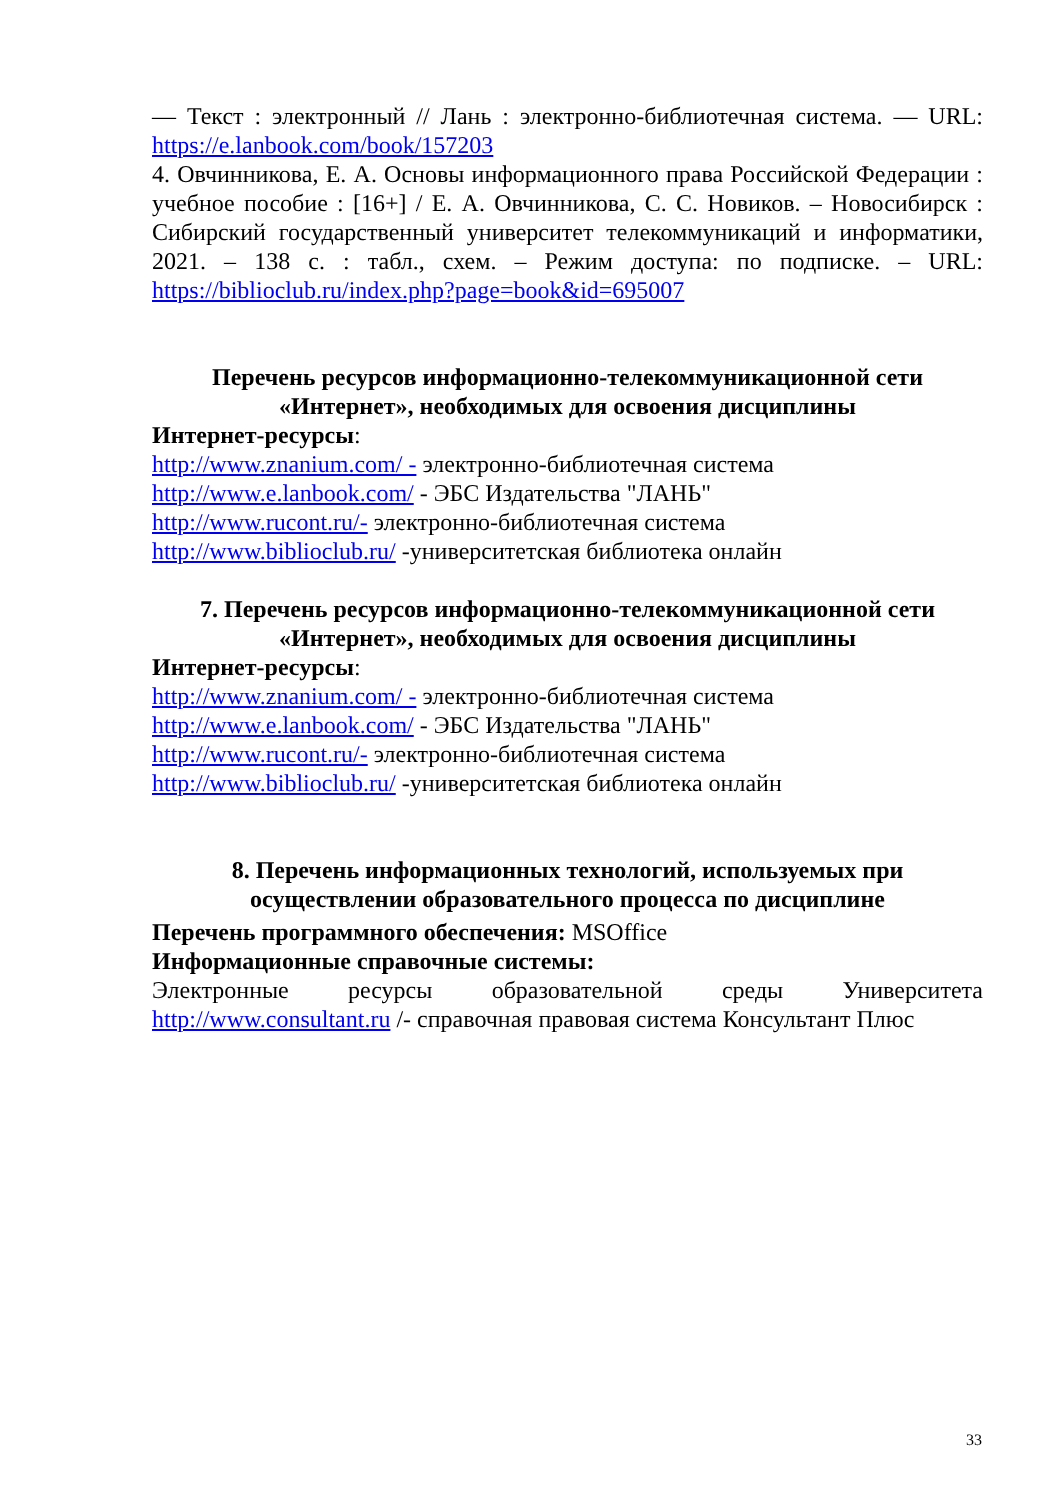— Текст : электронный // Лань : электронно-библиотечная система. — URL: https://e.lanbook.com/book/157203
4. Овчинникова, Е. А. Основы информационного права Российской Федерации : учебное пособие : [16+] / Е. А. Овчинникова, С. С. Новиков. – Новосибирск : Сибирский государственный университет телекоммуникаций и информатики, 2021. – 138 с. : табл., схем. – Режим доступа: по подписке. – URL: https://biblioclub.ru/index.php?page=book&id=695007
Перечень ресурсов информационно-телекоммуникационной сети «Интернет», необходимых для освоения дисциплины
Интернет-ресурсы:
http://www.znanium.com/ - электронно-библиотечная система
http://www.e.lanbook.com/ - ЭБС Издательства "ЛАНЬ"
http://www.rucont.ru/- электронно-библиотечная система
http://www.biblioclub.ru/ -университетская библиотека онлайн
7. Перечень ресурсов информационно-телекоммуникационной сети «Интернет», необходимых для освоения дисциплины
Интернет-ресурсы:
http://www.znanium.com/ - электронно-библиотечная система
http://www.e.lanbook.com/ - ЭБС Издательства "ЛАНЬ"
http://www.rucont.ru/- электронно-библиотечная система
http://www.biblioclub.ru/ -университетская библиотека онлайн
8. Перечень информационных технологий, используемых при осуществлении образовательного процесса по дисциплине
Перечень программного обеспечения: MSOffice
Информационные справочные системы:
Электронные ресурсы образовательной среды Университета
http://www.consultant.ru /- справочная правовая система Консультант Плюс
33